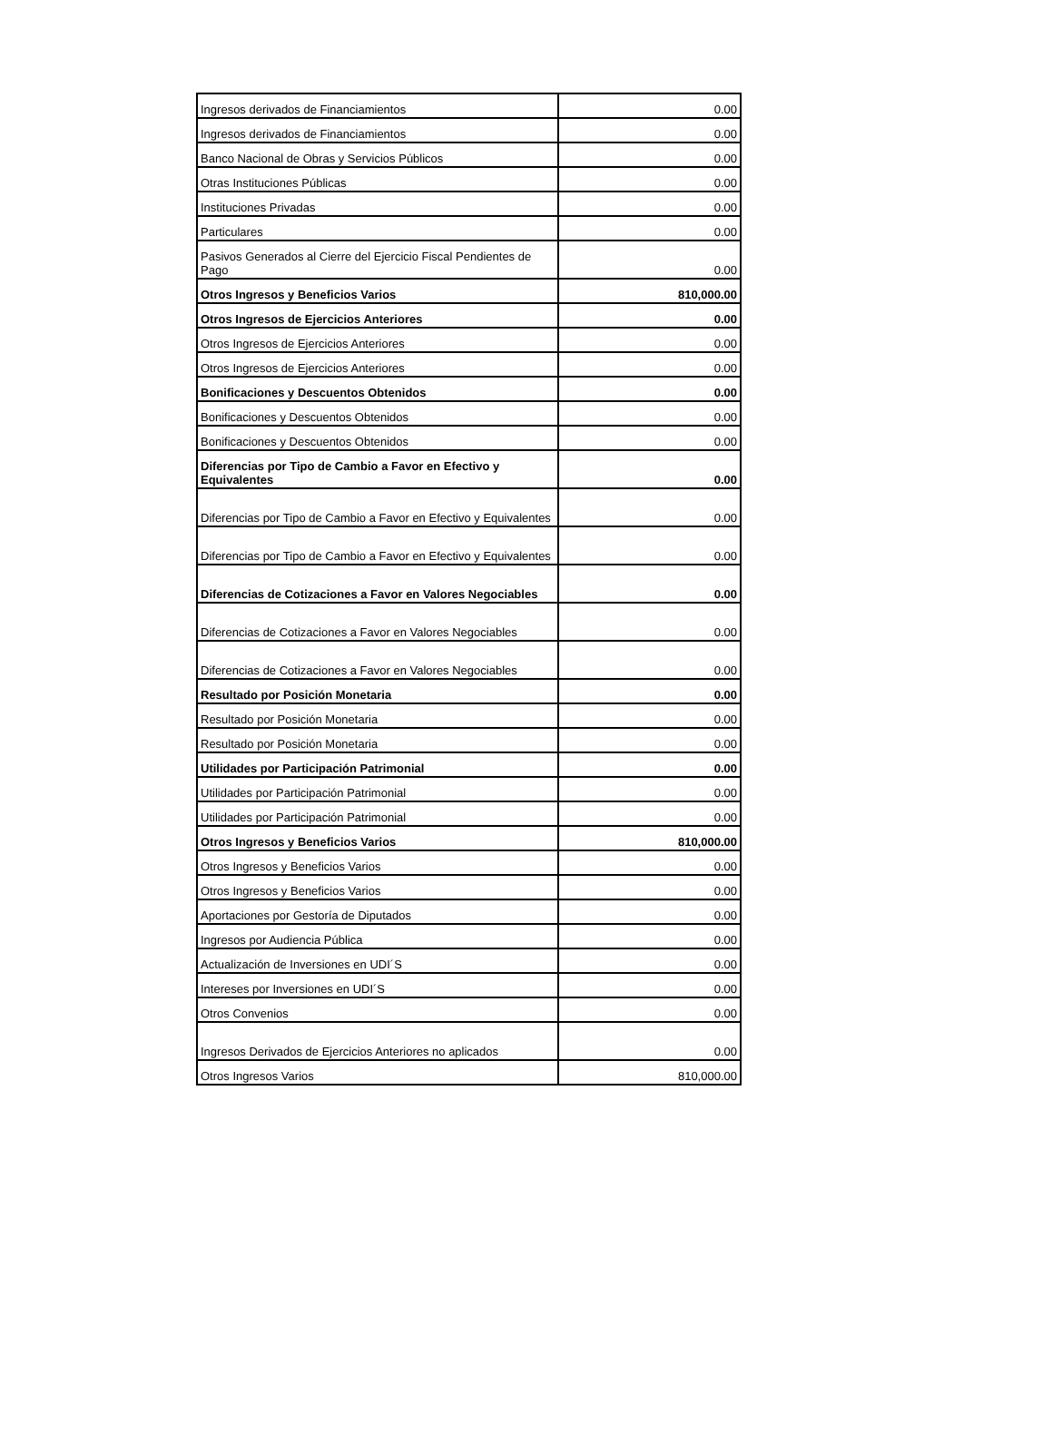| Ingresos derivados de Financiamientos | 0.00 |
| Ingresos derivados de Financiamientos | 0.00 |
| Banco Nacional de Obras y Servicios Públicos | 0.00 |
| Otras Instituciones Públicas | 0.00 |
| Instituciones Privadas | 0.00 |
| Particulares | 0.00 |
| Pasivos Generados al Cierre del Ejercicio Fiscal Pendientes de Pago | 0.00 |
| Otros Ingresos y Beneficios Varios | 810,000.00 |
| Otros Ingresos de Ejercicios Anteriores | 0.00 |
| Otros Ingresos de Ejercicios Anteriores | 0.00 |
| Otros Ingresos de Ejercicios Anteriores | 0.00 |
| Bonificaciones y Descuentos Obtenidos | 0.00 |
| Bonificaciones y Descuentos Obtenidos | 0.00 |
| Bonificaciones y Descuentos Obtenidos | 0.00 |
| Diferencias por Tipo de Cambio a Favor en Efectivo y Equivalentes | 0.00 |
| Diferencias por Tipo de Cambio a Favor en Efectivo y Equivalentes | 0.00 |
| Diferencias por Tipo de Cambio a Favor en Efectivo y Equivalentes | 0.00 |
| Diferencias de Cotizaciones a Favor en Valores Negociables | 0.00 |
| Diferencias de Cotizaciones a Favor en Valores Negociables | 0.00 |
| Diferencias de Cotizaciones a Favor en Valores Negociables | 0.00 |
| Resultado por Posición Monetaria | 0.00 |
| Resultado por Posición Monetaria | 0.00 |
| Resultado por Posición Monetaria | 0.00 |
| Utilidades por Participación Patrimonial | 0.00 |
| Utilidades por Participación Patrimonial | 0.00 |
| Utilidades por Participación Patrimonial | 0.00 |
| Otros Ingresos y Beneficios Varios | 810,000.00 |
| Otros Ingresos y Beneficios Varios | 0.00 |
| Otros Ingresos y Beneficios Varios | 0.00 |
| Aportaciones por Gestoría de Diputados | 0.00 |
| Ingresos por Audiencia Pública | 0.00 |
| Actualización de Inversiones en UDI´S | 0.00 |
| Intereses por Inversiones en UDI´S | 0.00 |
| Otros Convenios | 0.00 |
| Ingresos Derivados de Ejercicios Anteriores no aplicados | 0.00 |
| Otros Ingresos Varios | 810,000.00 |